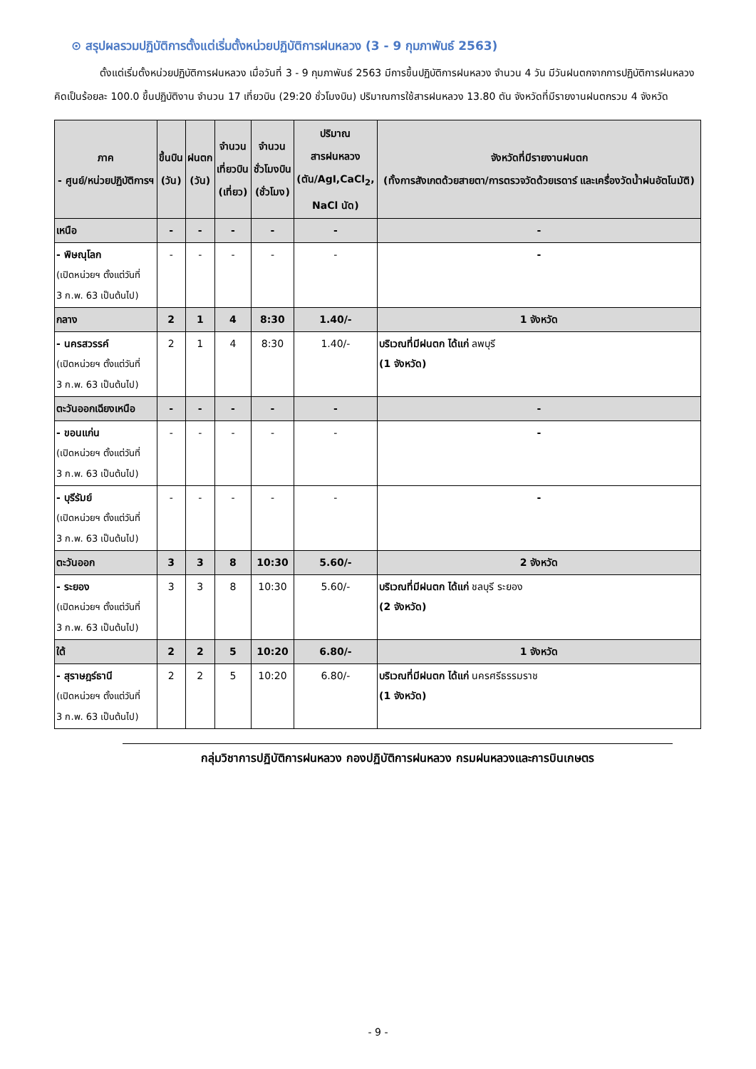⊙ สรุปผลรวมปฏิบัติการตั้งแต่เริ่มตั้งหน่วยปฏิบัติการฝนหลวง (3 - 9 กุมภาพันธ์ 2563)
ตั้งแต่เริ่มตั้งหน่วยปฏิบัติการฝนหลวง เมื่อวันที่ 3 - 9 กุมภาพันธ์ 2563 มีการขึ้นปฏิบัติการฝนหลวง จำนวน 4 วัน มีวันฝนตกจากการปฏิบัติการฝนหลวงคิดเป็นร้อยละ 100.0 ขึ้นปฏิบัติงาน จำนวน 17 เที่ยวบิน (29:20 ชั่วโมงบิน) ปริมาณการใช้สารฝนหลวง 13.80 ตัน จังหวัดที่มีรายงานฝนตกรวม 4 จังหวัด
| ภาค - ศูนย์/หน่วยปฏิบัติการฯ | ขึ้นบิน (วัน) | ฝนตก (วัน) | จำนวน เที่ยวบิน (เที่ยว) | จำนวน ชั่วโมงบิน (ชั่วโมง) | ปริมาณ สารฝนหลวง (ตัน/AgI,CaCl<sub>2</sub>, NaCl นัด) | จังหวัดที่มีรายงานฝนตก (ทั้งการสังเกตด้วยสายตา/การตรวจวัดด้วยเรดาร์ และเครื่องวัดน้ำฝนอัตโนมัติ) |
| --- | --- | --- | --- | --- | --- | --- |
| เหนือ | - | - | - | - | - | - |
| - พิษณุโลก (เปิดหน่วยฯ ตั้งแต่วันที่ 3 ก.พ. 63 เป็นต้นไป) | - | - | - | - | - | - |
| กลาง | 2 | 1 | 4 | 8:30 | 1.40/- | 1 จังหวัด |
| - นครสวรรค์ (เปิดหน่วยฯ ตั้งแต่วันที่ 3 ก.พ. 63 เป็นต้นไป) | 2 | 1 | 4 | 8:30 | 1.40/- | บริเวณที่มีฝนตก ได้แก่ ลพบุรี (1 จังหวัด) |
| ตะวันออกเฉียงเหนือ | - | - | - | - | - | - |
| - ขอนแก่น (เปิดหน่วยฯ ตั้งแต่วันที่ 3 ก.พ. 63 เป็นต้นไป) | - | - | - | - | - | - |
| - บุรีรัมย์ (เปิดหน่วยฯ ตั้งแต่วันที่ 3 ก.พ. 63 เป็นต้นไป) | - | - | - | - | - | - |
| ตะวันออก | 3 | 3 | 8 | 10:30 | 5.60/- | 2 จังหวัด |
| - ระยอง (เปิดหน่วยฯ ตั้งแต่วันที่ 3 ก.พ. 63 เป็นต้นไป) | 3 | 3 | 8 | 10:30 | 5.60/- | บริเวณที่มีฝนตก ได้แก่ ชลบุรี ระยอง (2 จังหวัด) |
| ใต้ | 2 | 2 | 5 | 10:20 | 6.80/- | 1 จังหวัด |
| - สุราษฎร์ธานี (เปิดหน่วยฯ ตั้งแต่วันที่ 3 ก.พ. 63 เป็นต้นไป) | 2 | 2 | 5 | 10:20 | 6.80/- | บริเวณที่มีฝนตก ได้แก่ นครศรีธรรมราช (1 จังหวัด) |
กลุ่มวิชาการปฏิบัติการฝนหลวง กองปฏิบัติการฝนหลวง กรมฝนหลวงและการบินเกษตร
- 9 -